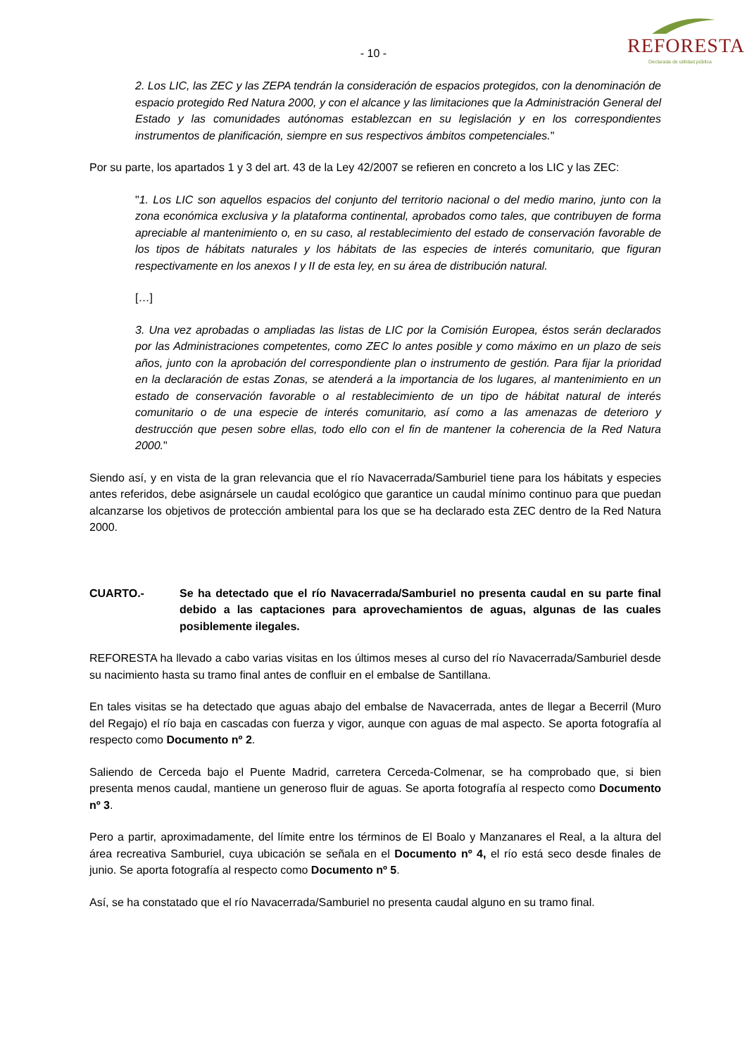- 10 -
REFORESTA
Declarada de utilidad pública
2. Los LIC, las ZEC y las ZEPA tendrán la consideración de espacios protegidos, con la denominación de espacio protegido Red Natura 2000, y con el alcance y las limitaciones que la Administración General del Estado y las comunidades autónomas establezcan en su legislación y en los correspondientes instrumentos de planificación, siempre en sus respectivos ámbitos competenciales."
Por su parte, los apartados 1 y 3 del art. 43 de la Ley 42/2007 se refieren en concreto a los LIC y las ZEC:
"1. Los LIC son aquellos espacios del conjunto del territorio nacional o del medio marino, junto con la zona económica exclusiva y la plataforma continental, aprobados como tales, que contribuyen de forma apreciable al mantenimiento o, en su caso, al restablecimiento del estado de conservación favorable de los tipos de hábitats naturales y los hábitats de las especies de interés comunitario, que figuran respectivamente en los anexos I y II de esta ley, en su área de distribución natural.
[…]
3. Una vez aprobadas o ampliadas las listas de LIC por la Comisión Europea, éstos serán declarados por las Administraciones competentes, como ZEC lo antes posible y como máximo en un plazo de seis años, junto con la aprobación del correspondiente plan o instrumento de gestión. Para fijar la prioridad en la declaración de estas Zonas, se atenderá a la importancia de los lugares, al mantenimiento en un estado de conservación favorable o al restablecimiento de un tipo de hábitat natural de interés comunitario o de una especie de interés comunitario, así como a las amenazas de deterioro y destrucción que pesen sobre ellas, todo ello con el fin de mantener la coherencia de la Red Natura 2000."
Siendo así, y en vista de la gran relevancia que el río Navacerrada/Samburiel tiene para los hábitats y especies antes referidos, debe asignársele un caudal ecológico que garantice un caudal mínimo continuo para que puedan alcanzarse los objetivos de protección ambiental para los que se ha declarado esta ZEC dentro de la Red Natura 2000.
CUARTO.- Se ha detectado que el río Navacerrada/Samburiel no presenta caudal en su parte final debido a las captaciones para aprovechamientos de aguas, algunas de las cuales posiblemente ilegales.
REFORESTA ha llevado a cabo varias visitas en los últimos meses al curso del río Navacerrada/Samburiel desde su nacimiento hasta su tramo final antes de confluir en el embalse de Santillana.
En tales visitas se ha detectado que aguas abajo del embalse de Navacerrada, antes de llegar a Becerril (Muro del Regajo) el río baja en cascadas con fuerza y vigor, aunque con aguas de mal aspecto. Se aporta fotografía al respecto como Documento nº 2.
Saliendo de Cerceda bajo el Puente Madrid, carretera Cerceda-Colmenar, se ha comprobado que, si bien presenta menos caudal, mantiene un generoso fluir de aguas. Se aporta fotografía al respecto como Documento nº 3.
Pero a partir, aproximadamente, del límite entre los términos de El Boalo y Manzanares el Real, a la altura del área recreativa Samburiel, cuya ubicación se señala en el Documento nº 4, el río está seco desde finales de junio. Se aporta fotografía al respecto como Documento nº 5.
Así, se ha constatado que el río Navacerrada/Samburiel no presenta caudal alguno en su tramo final.